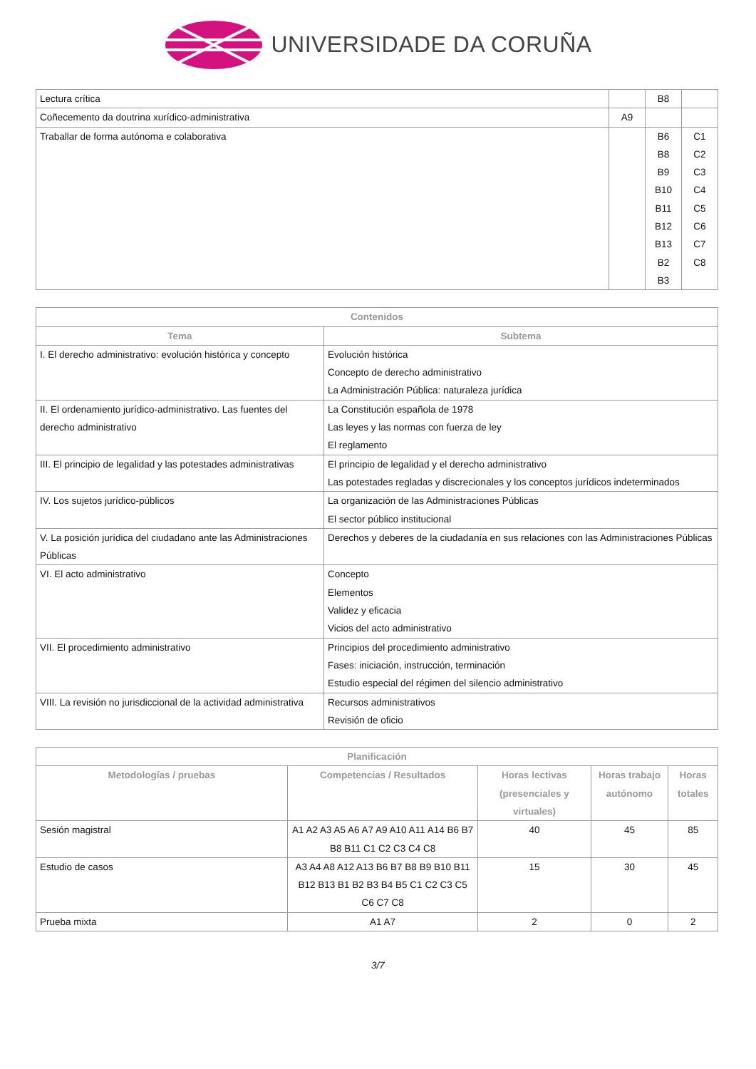UNIVERSIDADE DA CORUÑA
| Lectura crítica | | B8 | |
| Coñecemento da doutrina xurídico-administrativa | A9 | | |
| Traballar de forma autónoma e colaborativa | | B6 B8 B9 B10 B11 B12 B13 B2 B3 | C1 C2 C3 C4 C5 C6 C7 C8 |
| Contenidos | |
| --- | --- |
| Tema | Subtema |
| I. El derecho administrativo: evolución histórica y concepto | Evolución histórica Concepto de derecho administrativo La Administración Pública: naturaleza jurídica |
| II. El ordenamiento jurídico-administrativo. Las fuentes del derecho administrativo | La Constitución española de 1978 Las leyes y las normas con fuerza de ley El reglamento |
| III. El principio de legalidad y las potestades administrativas | El principio de legalidad y el derecho administrativo Las potestades regladas y discrecionales y los conceptos jurídicos indeterminados |
| IV. Los sujetos jurídico-públicos | La organización de las Administraciones Públicas El sector público institucional |
| V. La posición jurídica del ciudadano ante las Administraciones Públicas | Derechos y deberes de la ciudadanía en sus relaciones con las Administraciones Públicas |
| VI. El acto administrativo | Concepto Elementos Validez y eficacia Vicios del acto administrativo |
| VII. El procedimiento administrativo | Principios del procedimiento administrativo Fases: iniciación, instrucción, terminación Estudio especial del régimen del silencio administrativo |
| VIII. La revisión no jurisdiccional de la actividad administrativa | Recursos administrativos Revisión de oficio |
| Planificación | | | | |
| --- | --- | --- | --- | --- |
| Metodologías / pruebas | Competencias / Resultados | Horas lectivas (presenciales y virtuales) | Horas trabajo autónomo | Horas totales |
| Sesión magistral | A1 A2 A3 A5 A6 A7 A9 A10 A11 A14 B6 B7 B8 B11 C1 C2 C3 C4 C8 | 40 | 45 | 85 |
| Estudio de casos | A3 A4 A8 A12 A13 B6 B7 B8 B9 B10 B11 B12 B13 B1 B2 B3 B4 B5 C1 C2 C3 C5 C6 C7 C8 | 15 | 30 | 45 |
| Prueba mixta | A1 A7 | 2 | 0 | 2 |
3/7